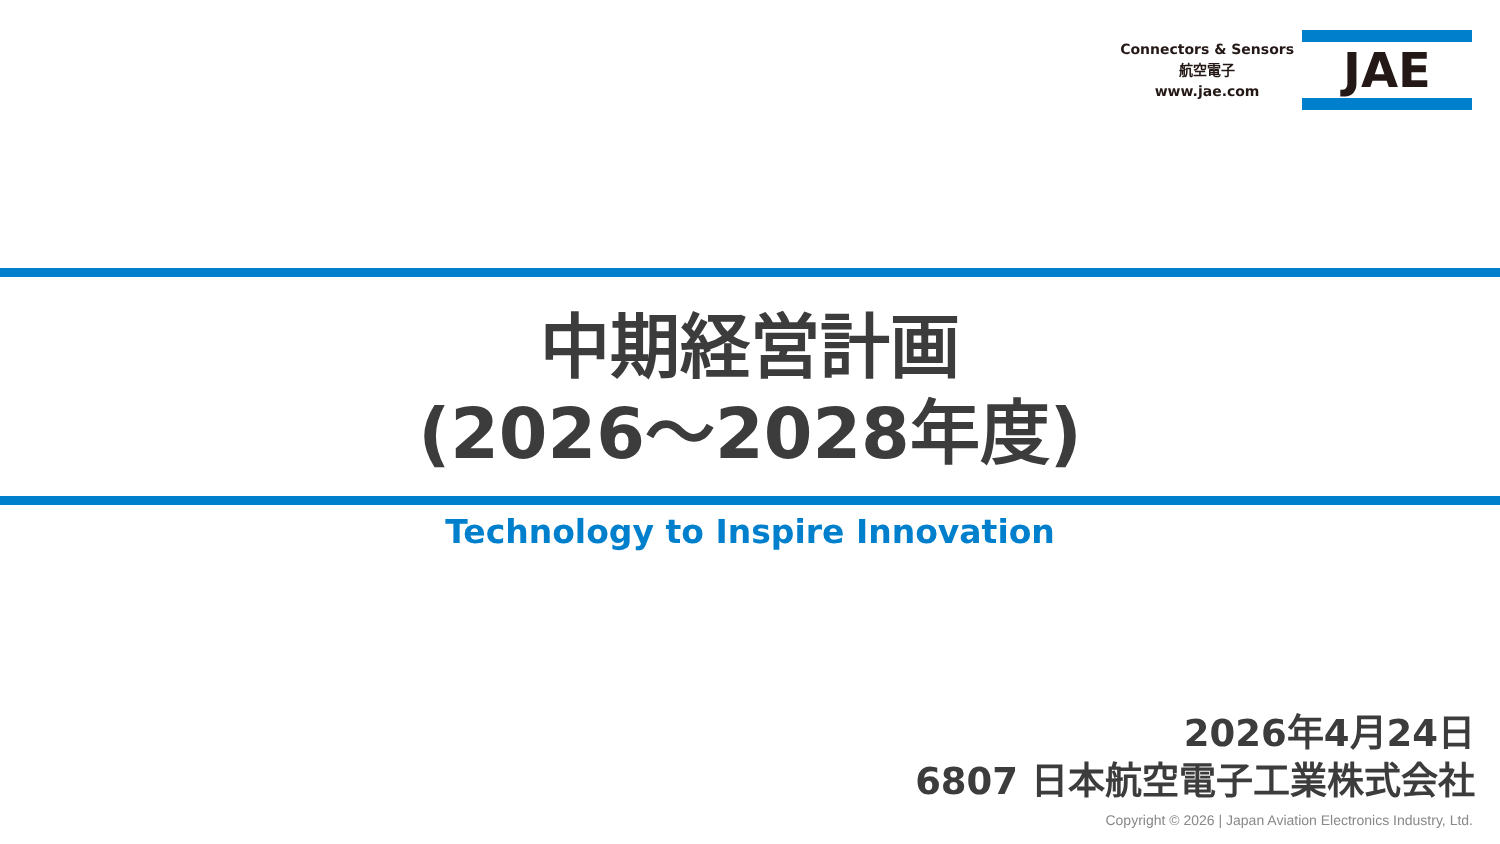Connectors & Sensors
航空電子
www.jae.com
JAE
中期経営計画
(2026～2028年度)
Technology to Inspire Innovation
2026年4月24日
6807 日本航空電子工業株式会社
Copyright © 2026 | Japan Aviation Electronics Industry, Ltd.